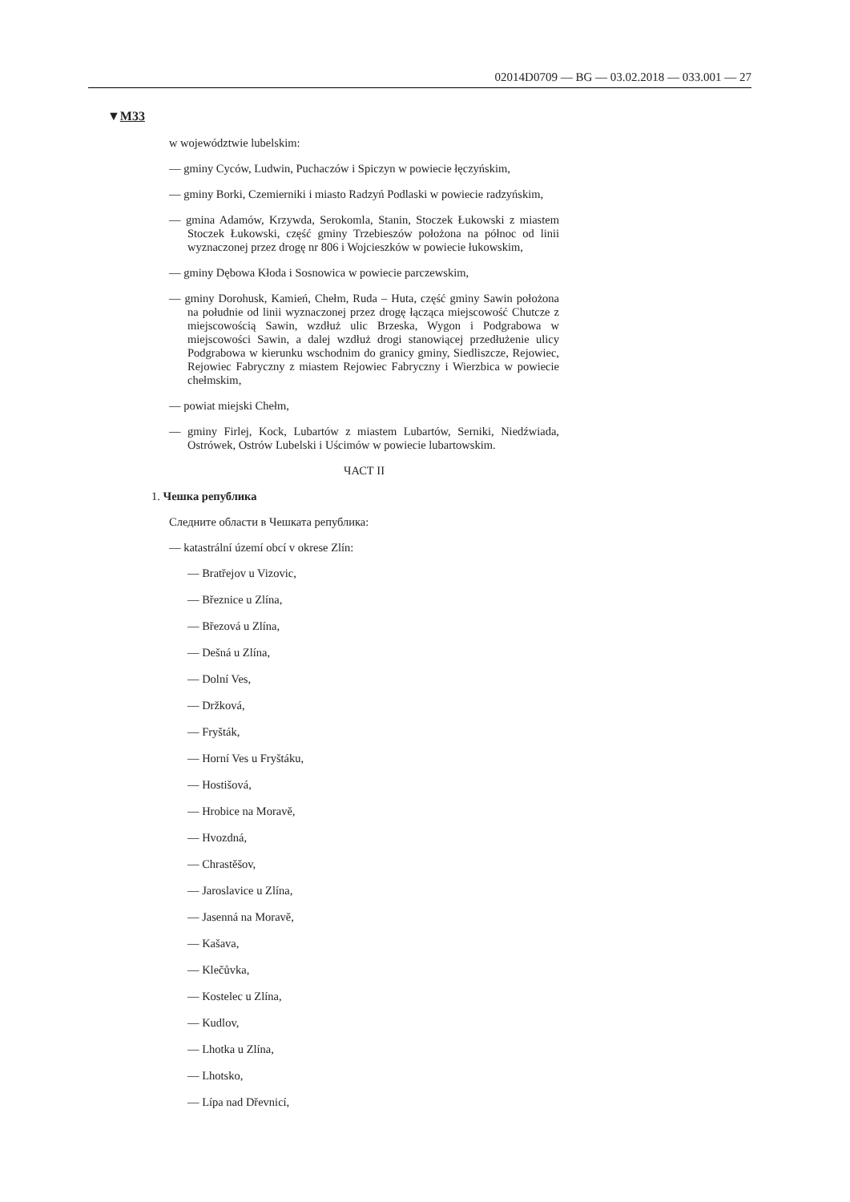02014D0709 — BG — 03.02.2018 — 033.001 — 27
▼M33
w województwie lubelskim:
— gminy Cyców, Ludwin, Puchaczów i Spiczyn w powiecie łęczyńskim,
— gminy Borki, Czemierniki i miasto Radzyń Podlaski w powiecie radzyńskim,
— gmina Adamów, Krzywda, Serokomla, Stanin, Stoczek Łukowski z miastem Stoczek Łukowski, część gminy Trzebieszów położona na północ od linii wyznaczonej przez drogę nr 806 i Wojcieszków w powiecie łukowskim,
— gminy Dębowa Kłoda i Sosnowica w powiecie parczewskim,
— gminy Dorohusk, Kamień, Chełm, Ruda – Huta, część gminy Sawin położona na południe od linii wyznaczonej przez drogę łącząca miejscowość Chutcze z miejscowością Sawin, wzdłuż ulic Brzeska, Wygon i Podgrabowa w miejscowości Sawin, a dalej wzdłuż drogi stanowiącej przedłużenie ulicy Podgrabowa w kierunku wschodnim do granicy gminy, Siedliszcze, Rejowiec, Rejowiec Fabryczny z miastem Rejowiec Fabryczny i Wierzbica w powiecie chełmskim,
— powiat miejski Chełm,
— gminy Firlej, Kock, Lubartów z miastem Lubartów, Serniki, Niedźwiada, Ostrówek, Ostrów Lubelski i Uścimów w powiecie lubartowskim.
ЧАСТ II
1. Чешка република
Следните области в Чешката република:
— katastrální území obcí v okrese Zlín:
— Bratřejov u Vizovic,
— Březnice u Zlína,
— Březová u Zlína,
— Dešná u Zlína,
— Dolní Ves,
— Držková,
— Fryšták,
— Horní Ves u Fryštáku,
— Hostišová,
— Hrobice na Moravě,
— Hvozdná,
— Chrastěšov,
— Jaroslavice u Zlína,
— Jasenná na Moravě,
— Kašava,
— Klečůvka,
— Kostelec u Zlína,
— Kudlov,
— Lhotka u Zlína,
— Lhotsko,
— Lípa nad Dřevnicí,